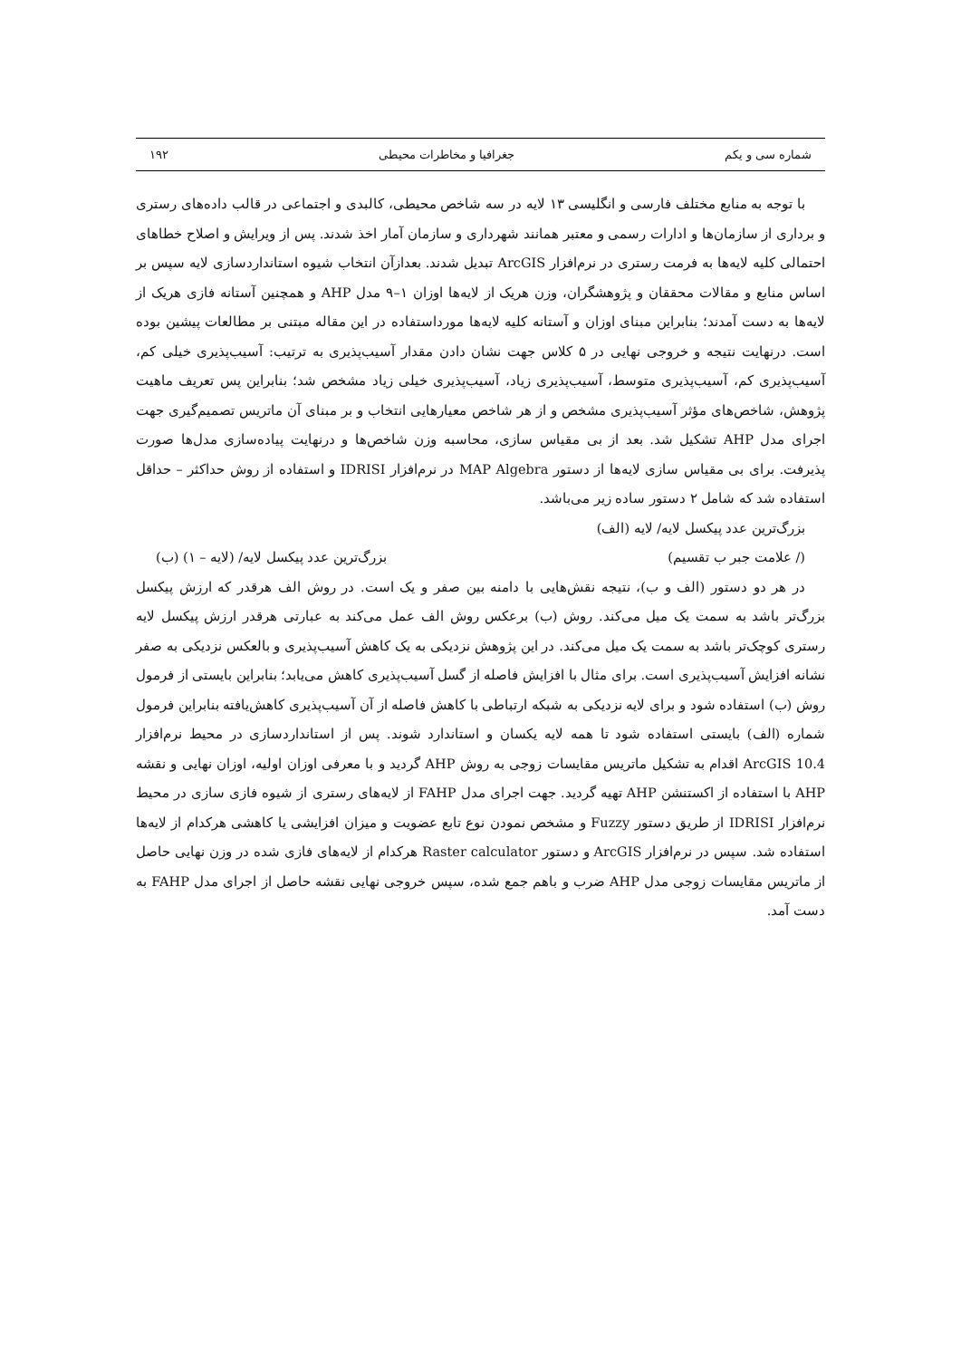شماره سی و یکم جغرافیا و مخاطرات محیطی ۱۹۲
با توجه به منابع مختلف فارسی و انگلیسی ۱۳ لایه در سه شاخص محیطی، کالبدی و اجتماعی در قالب داده‌های رستری و برداری از سازمان‌ها و ادارات رسمی و معتبر همانند شهرداری و سازمان آمار اخذ شدند. پس از ویرایش و اصلاح خطاهای احتمالی کلیه لایه‌ها به فرمت رستری در نرم‌افزار ArcGIS تبدیل شدند. بعدازآن انتخاب شیوه استانداردسازی لایه سپس بر اساس منابع و مقالات محققان و پژوهشگران، وزن هریک از لایه‌ها اوزان ۱–۹ مدل AHP و همچنین آستانه فازی هریک از لایه‌ها به دست آمدند؛ بنابراین مبنای اوزان و آستانه کلیه لایه‌ها مورداستفاده در این مقاله مبتنی بر مطالعات پیشین بوده است. درنهایت نتیجه و خروجی نهایی در ۵ کلاس جهت نشان دادن مقدار آسیب‌پذیری به ترتیب: آسیب‌پذیری خیلی کم، آسیب‌پذیری کم، آسیب‌پذیری متوسط، آسیب‌پذیری زیاد، آسیب‌پذیری خیلی زیاد مشخص شد؛ بنابراین پس تعریف ماهیت پژوهش، شاخص‌های مؤثر آسیب‌پذیری مشخص و از هر شاخص معیارهایی انتخاب و بر مبنای آن ماتریس تصمیم‌گیری جهت اجرای مدل AHP تشکیل شد. بعد از بی مقیاس سازی، محاسبه وزن شاخص‌ها و درنهایت پیاده‌سازی مدل‌ها صورت پذیرفت. برای بی مقیاس سازی لایه‌ها از دستور MAP Algebra در نرم‌افزار IDRISI و استفاده از روش حداکثر – حداقل استفاده شد که شامل ۲ دستور ساده زیر می‌باشد.
بزرگ‌ترین عدد پیکسل لایه/ لایه (الف)
(/ علامت جبر ب تقسیم) بزرگ‌ترین عدد پیکسل لایه/ (لایه – ۱) (ب)
در هر دو دستور (الف و ب)، نتیجه نقش‌هایی با دامنه بین صفر و یک است. در روش الف هرقدر که ارزش پیکسل بزرگ‌تر باشد به سمت یک میل می‌کند. روش (ب) برعکس روش الف عمل می‌کند به عبارتی هرقدر ارزش پیکسل لایه رستری کوچک‌تر باشد به سمت یک میل می‌کند. در این پژوهش نزدیکی به یک کاهش آسیب‌پذیری و بالعکس نزدیکی به صفر نشانه افزایش آسیب‌پذیری است. برای مثال با افزایش فاصله از گسل آسیب‌پذیری کاهش می‌یابد؛ بنابراین بایستی از فرمول روش (ب) استفاده شود و برای لایه نزدیکی به شبکه ارتباطی با کاهش فاصله از آن آسیب‌پذیری کاهش‌یافته بنابراین فرمول شماره (الف) بایستی استفاده شود تا همه لایه یکسان و استاندارد شوند. پس از استانداردسازی در محیط نرم‌افزار ArcGIS 10.4 اقدام به تشکیل ماتریس مقایسات زوجی به روش AHP گردید و با معرفی اوزان اولیه، اوزان نهایی و نقشه AHP با استفاده از اکستنشن AHP تهیه گردید. جهت اجرای مدل FAHP از لایه‌های رستری از شیوه فازی سازی در محیط نرم‌افزار IDRISI از طریق دستور Fuzzy و مشخص نمودن نوع تابع عضویت و میزان افزایشی یا کاهشی هرکدام از لایه‌ها استفاده شد. سپس در نرم‌افزار ArcGIS و دستور Raster calculator هرکدام از لایه‌های فازی شده در وزن نهایی حاصل از ماتریس مقایسات زوجی مدل AHP ضرب و باهم جمع شده، سپس خروجی نهایی نقشه حاصل از اجرای مدل FAHP به دست آمد.